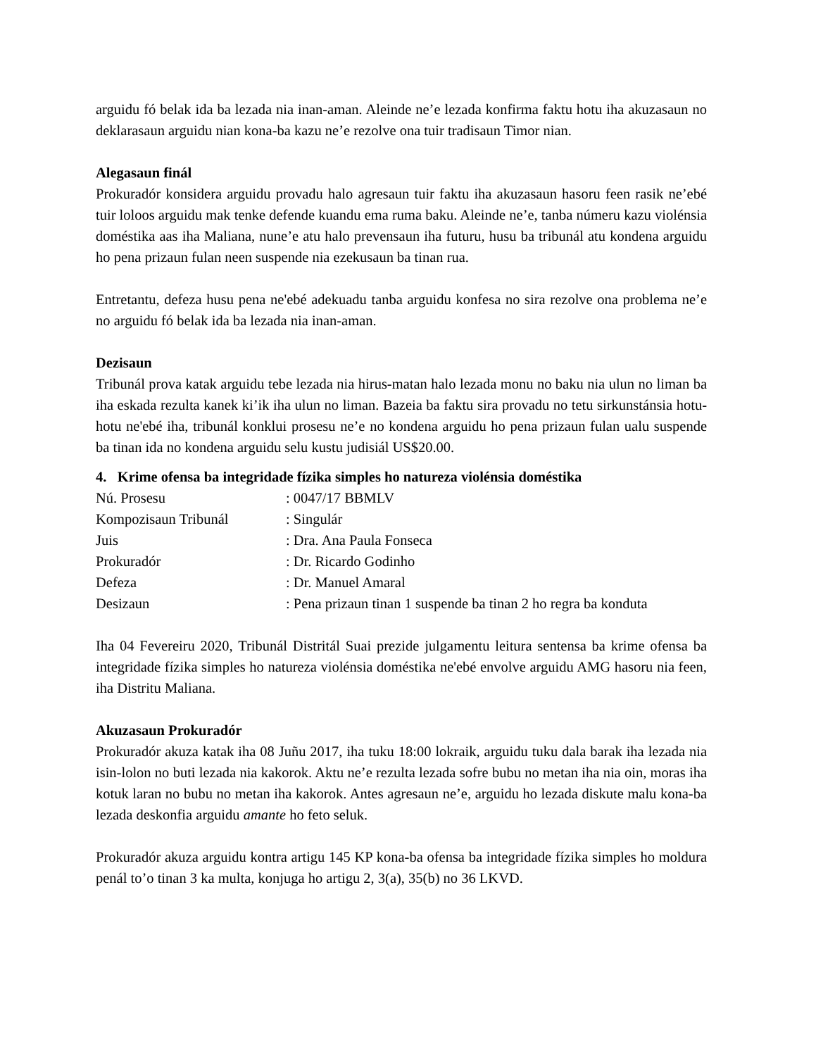arguidu fó belak ida ba lezada nia inan-aman. Aleinde ne’e lezada konfirma faktu hotu iha akuzasaun no deklarasaun arguidu nian kona-ba kazu ne’e rezolve ona tuir tradisaun Timor nian.
Alegasaun finál
Prokuradór konsidera arguidu provadu halo agresaun tuir faktu iha akuzasaun hasoru feen rasik ne’ebé tuir loloos arguidu mak tenke defende kuandu ema ruma baku. Aleinde ne’e, tanba númeru kazu violénsia doméstika aas iha Maliana, nune’e atu halo prevensaun iha futuru, husu ba tribunál atu kondena arguidu ho pena prizaun fulan neen suspende nia ezekusaun ba tinan rua.
Entretantu, defeza husu pena ne'ebé adekuadu tanba arguidu konfesa no sira rezolve ona problema ne’e no arguidu fó belak ida ba lezada nia inan-aman.
Dezisaun
Tribunál prova katak arguidu tebe lezada nia hirus-matan halo lezada monu no baku nia ulun no liman ba iha eskada rezulta kanek ki’ik iha ulun no liman. Bazeia ba faktu sira provadu no tetu sirkunstánsia hotu-hotu ne'ebé iha, tribunál konklui prosesu ne’e no kondena arguidu ho pena prizaun fulan ualu suspende ba tinan ida no kondena arguidu selu kustu judisiál US$20.00.
4. Krime ofensa ba integridade fízika simples ho natureza violénsia doméstika
| Nú. Prosesu | : 0047/17 BBMLV |
| Kompozisaun Tribunál | : Singulár |
| Juis | : Dra. Ana Paula Fonseca |
| Prokuradór | : Dr. Ricardo Godinho |
| Defeza | : Dr. Manuel Amaral |
| Desizaun | : Pena prizaun tinan 1 suspende ba tinan 2 ho regra ba konduta |
Iha 04 Fevereiru 2020, Tribunál Distritál Suai prezide julgamentu leitura sentensa ba krime ofensa ba integridade fízika simples ho natureza violénsia doméstika ne'ebé envolve arguidu AMG hasoru nia feen, iha Distritu Maliana.
Akuzasaun Prokuradór
Prokuradór akuza katak iha 08 Juñu 2017, iha tuku 18:00 lokraik, arguidu tuku dala barak iha lezada nia isin-lolon no buti lezada nia kakorok. Aktu ne’e rezulta lezada sofre bubu no metan iha nia oin, moras iha kotuk laran no bubu no metan iha kakorok. Antes agresaun ne’e, arguidu ho lezada diskute malu kona-ba lezada deskonfia arguidu amante ho feto seluk.
Prokuradór akuza arguidu kontra artigu 145 KP kona-ba ofensa ba integridade fízika simples ho moldura penál to’o tinan 3 ka multa, konjuga ho artigu 2, 3(a), 35(b) no 36 LKVD.